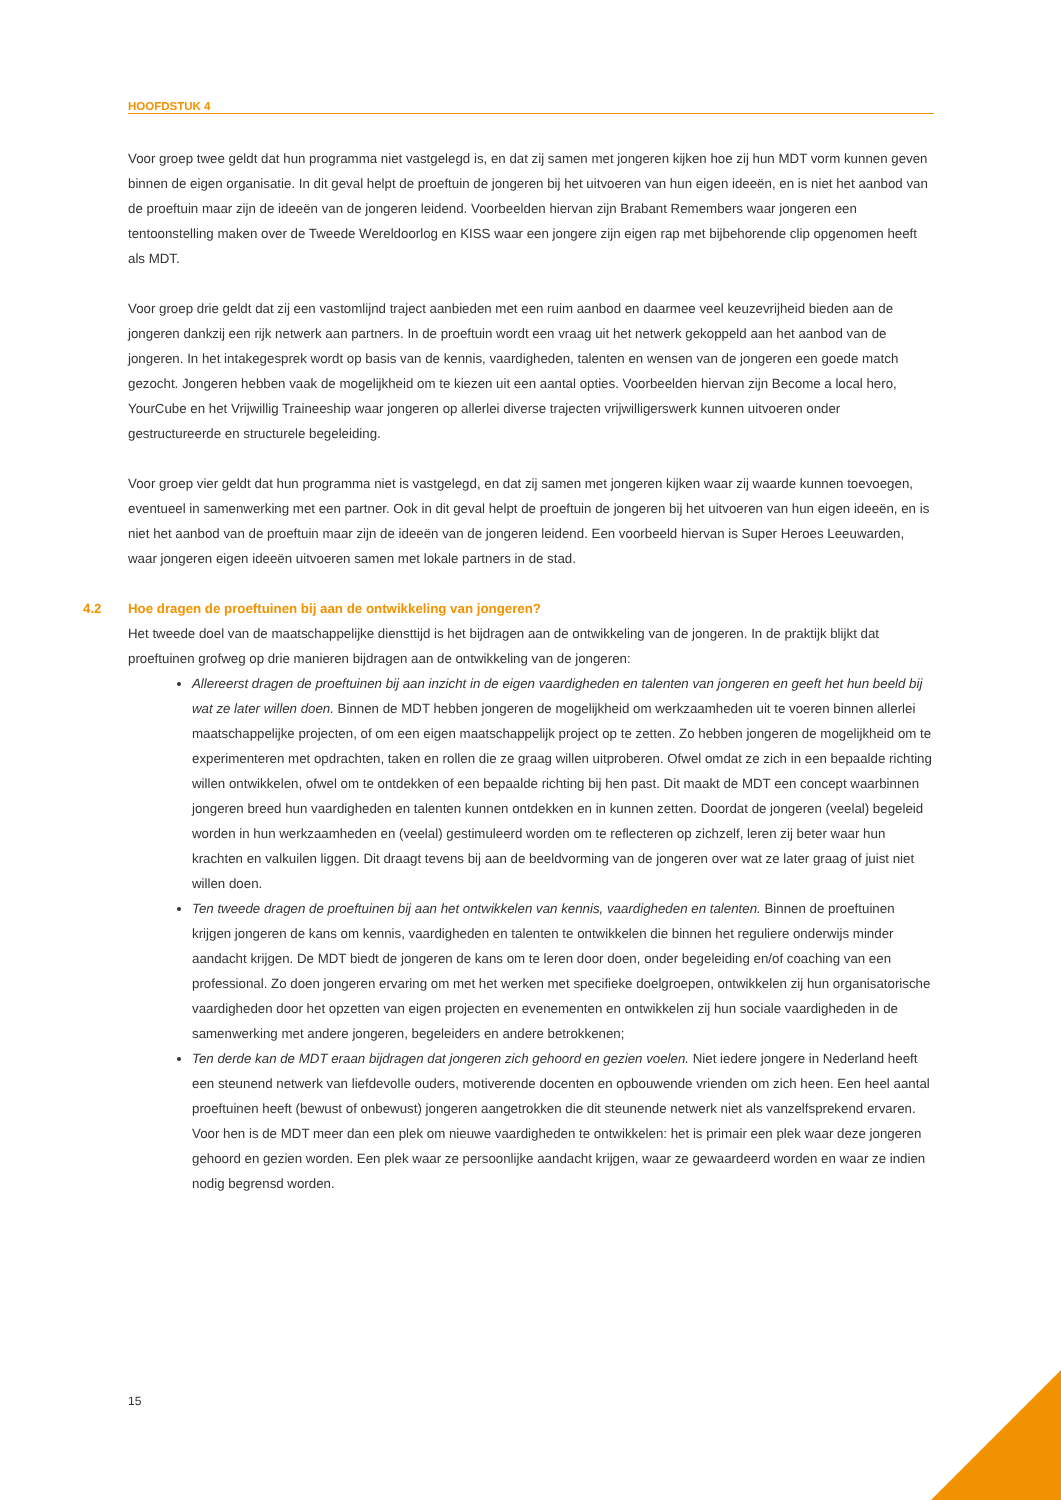HOOFDSTUK 4
Voor groep twee geldt dat hun programma niet vastgelegd is, en dat zij samen met jongeren kijken hoe zij hun MDT vorm kunnen geven binnen de eigen organisatie. In dit geval helpt de proeftuin de jongeren bij het uitvoeren van hun eigen ideeën, en is niet het aanbod van de proeftuin maar zijn de ideeën van de jongeren leidend. Voorbeelden hiervan zijn Brabant Remembers waar jongeren een tentoonstelling maken over de Tweede Wereldoorlog en KISS waar een jongere zijn eigen rap met bijbehorende clip opgenomen heeft als MDT.
Voor groep drie geldt dat zij een vastomlijnd traject aanbieden met een ruim aanbod en daarmee veel keuzevrijheid bieden aan de jongeren dankzij een rijk netwerk aan partners. In de proeftuin wordt een vraag uit het netwerk gekoppeld aan het aanbod van de jongeren. In het intakegesprek wordt op basis van de kennis, vaardigheden, talenten en wensen van de jongeren een goede match gezocht. Jongeren hebben vaak de mogelijkheid om te kiezen uit een aantal opties. Voorbeelden hiervan zijn Become a local hero, YourCube en het Vrijwillig Traineeship waar jongeren op allerlei diverse trajecten vrijwilligerswerk kunnen uitvoeren onder gestructureerde en structurele begeleiding.
Voor groep vier geldt dat hun programma niet is vastgelegd, en dat zij samen met jongeren kijken waar zij waarde kunnen toevoegen, eventueel in samenwerking met een partner. Ook in dit geval helpt de proeftuin de jongeren bij het uitvoeren van hun eigen ideeën, en is niet het aanbod van de proeftuin maar zijn de ideeën van de jongeren leidend. Een voorbeeld hiervan is Super Heroes Leeuwarden, waar jongeren eigen ideeën uitvoeren samen met lokale partners in de stad.
4.2 Hoe dragen de proeftuinen bij aan de ontwikkeling van jongeren?
Het tweede doel van de maatschappelijke diensttijd is het bijdragen aan de ontwikkeling van de jongeren. In de praktijk blijkt dat proeftuinen grofweg op drie manieren bijdragen aan de ontwikkeling van de jongeren:
Allereerst dragen de proeftuinen bij aan inzicht in de eigen vaardigheden en talenten van jongeren en geeft het hun beeld bij wat ze later willen doen. Binnen de MDT hebben jongeren de mogelijkheid om werkzaamheden uit te voeren binnen allerlei maatschappelijke projecten, of om een eigen maatschappelijk project op te zetten. Zo hebben jongeren de mogelijkheid om te experimenteren met opdrachten, taken en rollen die ze graag willen uitproberen. Ofwel omdat ze zich in een bepaalde richting willen ontwikkelen, ofwel om te ontdekken of een bepaalde richting bij hen past. Dit maakt de MDT een concept waarbinnen jongeren breed hun vaardigheden en talenten kunnen ontdekken en in kunnen zetten. Doordat de jongeren (veelal) begeleid worden in hun werkzaamheden en (veelal) gestimuleerd worden om te reflecteren op zichzelf, leren zij beter waar hun krachten en valkuilen liggen. Dit draagt tevens bij aan de beeldvorming van de jongeren over wat ze later graag of juist niet willen doen.
Ten tweede dragen de proeftuinen bij aan het ontwikkelen van kennis, vaardigheden en talenten. Binnen de proeftuinen krijgen jongeren de kans om kennis, vaardigheden en talenten te ontwikkelen die binnen het reguliere onderwijs minder aandacht krijgen. De MDT biedt de jongeren de kans om te leren door doen, onder begeleiding en/of coaching van een professional. Zo doen jongeren ervaring om met het werken met specifieke doelgroepen, ontwikkelen zij hun organisatorische vaardigheden door het opzetten van eigen projecten en evenementen en ontwikkelen zij hun sociale vaardigheden in de samenwerking met andere jongeren, begeleiders en andere betrokkenen;
Ten derde kan de MDT eraan bijdragen dat jongeren zich gehoord en gezien voelen. Niet iedere jongere in Nederland heeft een steunend netwerk van liefdevolle ouders, motiverende docenten en opbouwende vrienden om zich heen. Een heel aantal proeftuinen heeft (bewust of onbewust) jongeren aangetrokken die dit steunende netwerk niet als vanzelfsprekend ervaren. Voor hen is de MDT meer dan een plek om nieuwe vaardigheden te ontwikkelen: het is primair een plek waar deze jongeren gehoord en gezien worden. Een plek waar ze persoonlijke aandacht krijgen, waar ze gewaardeerd worden en waar ze indien nodig begrensd worden.
15